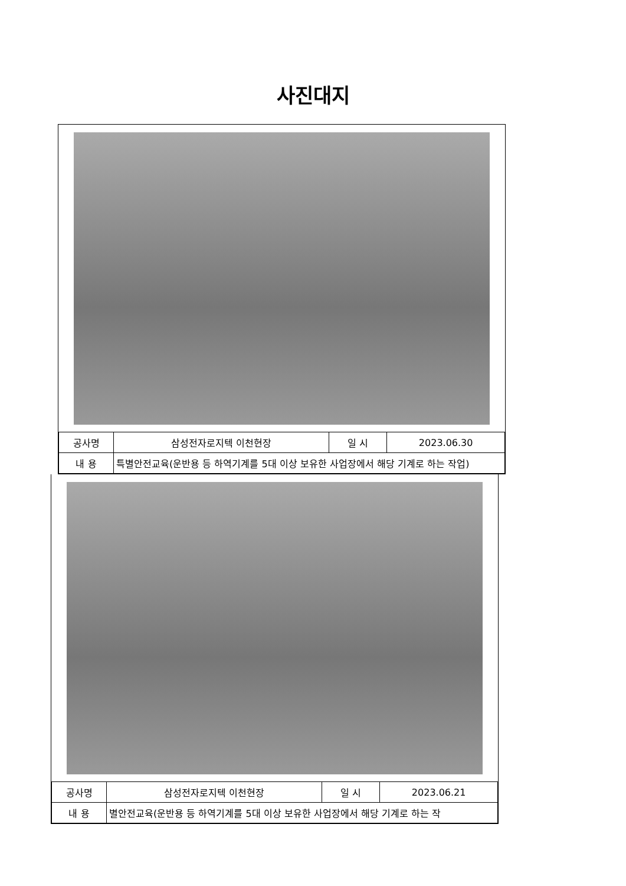사진대지
| 공사명 | 삼성전자로지텍 이천현장 | 일 시 | 2023.06.30 |
| 내 용 | 특별안전교육(운반용 등 하역기계를 5대 이상 보유한 사업장에서 해당 기계로 하는 작업) | | |
| 공사명 | 삼성전자로지텍 이천현장 | 일 시 | 2023.06.21 |
| 내 용 | 별안전교육(운반용 등 하역기계를 5대 이상 보유한 사업장에서 해당 기계로 하는 작 | | |